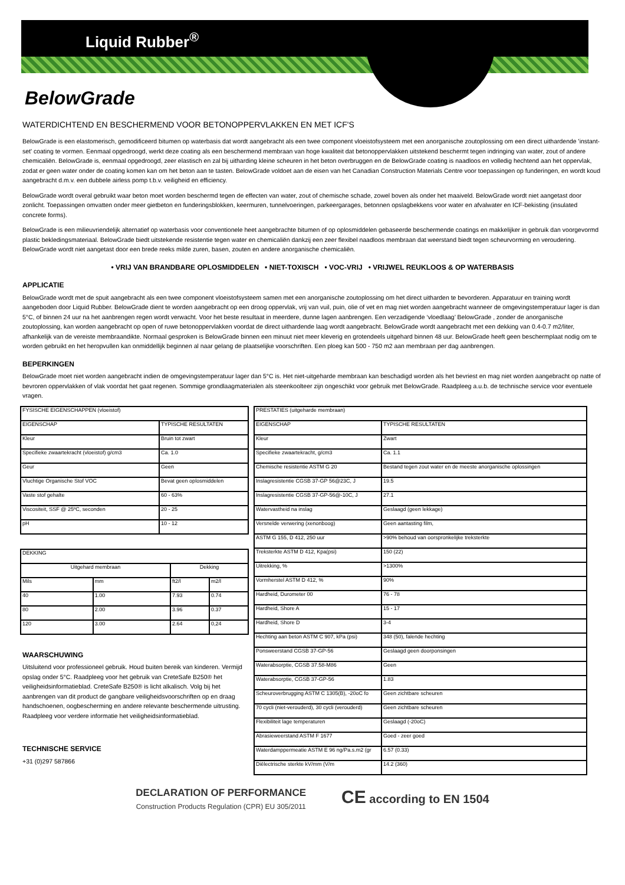Liquid Rubber<sup>®</sup>
BelowGrade
WATERDICHTEND EN BESCHERMEND VOOR BETONOPPERVLAKKEN EN MET ICF'S
BelowGrade is een elastomerisch, gemodificeerd bitumen op waterbasis dat wordt aangebracht als een twee component vloeistofsysteem met een anorganische zoutoplossing om een direct uithardende 'instant- set' coating te vormen. Eenmaal opgedroogd, werkt deze coating als een beschermend membraan van hoge kwaliteit dat betonoppervlakken uitstekend beschermt tegen indringing van water, zout of andere chemicaliën. BelowGrade is, eenmaal opgedroogd, zeer elastisch en zal bij uitharding kleine scheuren in het beton overbruggen en de BelowGrade coating is naadloos en volledig hechtend aan het oppervlak, zodat er geen water onder de coating komen kan om het beton aan te tasten. BelowGrade voldoet aan de eisen van het Canadian Construction Materials Centre voor toepassingen op funderingen, en wordt koud aangebracht d.m.v. een dubbele airless pomp t.b.v. veiligheid en efficiency.
BelowGrade wordt overal gebruikt waar beton moet worden beschermd tegen de effecten van water, zout of chemische schade, zowel boven als onder het maaiveld. BelowGrade wordt niet aangetast door zonlicht. Toepassingen omvatten onder meer gietbeton en funderingsblokken, keermuren, tunnelvoeringen, parkeergarages, betonnen opslagbekkens voor water en afvalwater en ICF-bekisting (insulated concrete forms).
BelowGrade is een milieuvriendelijk alternatief op waterbasis voor conventionele heet aangebrachte bitumen of op oplosmiddelen gebaseerde beschermende coatings en makkelijker in gebruik dan voorgevormd plastic bekledingsmateriaal. BelowGrade biedt uitstekende resistentie tegen water en chemicaliën dankzij een zeer flexibel naadloos membraan dat weerstand biedt tegen scheurvorming en veroudering. BelowGrade wordt niet aangetast door een brede reeks milde zuren, basen, zouten en andere anorganische chemicaliën.
• VRIJ VAN BRANDBARE OPLOSMIDDELEN • NIET-TOXISCH • VOC-VRIJ • VRIJWEL REUKLOOS & OP WATERBASIS
APPLICATIE
BelowGrade wordt met de spuit aangebracht als een twee component vloeistofsysteem samen met een anorganische zoutoplossing om het direct uitharden te bevorderen. Apparatuur en training wordt aangeboden door Liquid Rubber. BelowGrade dient te worden aangebracht op een droog oppervlak, vrij van vuil, puin, olie of vet en mag niet worden aangebracht wanneer de omgevingstemperatuur lager is dan 5°C, of binnen 24 uur na het aanbrengen regen wordt verwacht. Voor het beste resultaat in meerdere, dunne lagen aanbrengen. Een verzadigende ‘vloedlaag’ BelowGrade , zonder de anorganische zoutoplossing, kan worden aangebracht op open of ruwe betonoppervlakken voordat de direct uithardende laag wordt aangebracht. BelowGrade wordt aangebracht met een dekking van 0.4-0.7 m2/liter, afhankelijk van de vereiste membraandikte. Normaal gesproken is BelowGrade binnen een minuut niet meer kleverig en grotendeels uitgehard binnen 48 uur. BelowGrade heeft geen beschermplaat nodig om te worden gebruikt en het heropvullen kan onmiddellijk beginnen al naar gelang de plaatselijke voorschriften. Een ploeg kan 500 - 750 m2 aan membraan per dag aanbrengen.
BEPERKINGEN
BelowGrade moet niet worden aangebracht indien de omgevingstemperatuur lager dan 5°C is. Het niet-uitgeharde membraan kan beschadigd worden als het bevriest en mag niet worden aangebracht op natte of bevroren oppervlakken of vlak voordat het gaat regenen. Sommige grondlaagmaterialen als steenkoolteer zijn ongeschikt voor gebruik met BelowGrade. Raadpleeg a.u.b. de technische service voor eventuele vragen.
| FYSISCHE EIGENSCHAPPEN (vloeistof) | |
| EIGENSCHAP | TYPISCHE RESULTATEN |
| Kleur | Bruin tot zwart |
| Specifieke zwaartekracht (vloeistof) g/cm3 | Ca. 1.0 |
| Geur | Geen |
| Vluchtige Organische Stof VOC | Bevat geen oplosmiddelen |
| Vaste stof gehalte | 60 - 63% |
| Viscositeit, SSF @ 25ºC, seconden | 20 - 25 |
| pH | 10 - 12 |
| DEKKING | | | |
| Uitgehard membraan | | Dekking | |
| Mils | mm | ft2/l | m2/l |
| 40 | 1.00 | 7.93 | 0.74 |
| 80 | 2.00 | 3.96 | 0.37 |
| 120 | 3.00 | 2.64 | 0,24 |
WAARSCHUWING
Uitsluitend voor professioneel gebruik. Houd buiten bereik van kinderen. Vermijd opslag onder 5°C. Raadpleeg voor het gebruik van CreteSafe B250® het veiligheidsinformatieblad. CreteSafe B250® is licht alkalisch. Volg bij het aanbrengen van dit product de gangbare veiligheidsvoorschriften op en draag handschoenen, oogbescherming en andere relevante beschermende uitrusting. Raadpleeg voor verdere informatie het veiligheidsinformatieblad.
TECHNISCHE SERVICE
+31 (0)297 587866
| PRESTATIES (uitgeharde membraan) | |
| EIGENSCHAP | TYPISCHE RESULTATEN |
| Kleur | Zwart |
| Specifieke zwaartekracht, g/cm3 | Ca. 1.1 |
| Chemische resistentie ASTM G 20 | Bestand tegen zout water en de meeste anorganische oplossingen |
| Inslagresistentie CGSB 37-GP 56@23C, J | 19.5 |
| Inslagresistentie CGSB 37-GP-56@-10C, J | 27.1 |
| Watervastheid na inslag | Geslaagd (geen lekkage) |
| Versnelde verwering (xenonboog) | Geen aantasting film, |
| ASTM G 155, D 412, 250 uur | >90% behoud van oorspronkelijke treksterkte |
| Treksterkte ASTM D 412, Kpa(psi) | 150 (22) |
| Uitrekking, % | >1300% |
| Vormherstel ASTM D 412, % | 90% |
| Hardheid, Durometer 00 | 76 - 78 |
| Hardheid, Shore A | 15 - 17 |
| Hardheid, Shore D | 3-4 |
| Hechting aan beton ASTM C 907, kPa (psi) | 348 (50), falende hechting |
| Ponsweerstand CGSB 37-GP-56 | Geslaagd geen doorponsingen |
| Waterabsorptie, CGSB 37.58-M86 | Geen |
| Waterabsorptie, CGSB 37-GP-56 | 1.83 |
| Scheuroverbrugging ASTM C 1305(B), -20oC fo | Geen zichtbare scheuren |
| 70 cycli (niet-verouderd), 30 cycli (verouderd) | Geen zichtbare scheuren |
| Flexibiliteit lage temperaturen | Geslaagd (-20oC) |
| Abrasieweerstand ASTM F 1677 | Goed - zeer goed |
| Waterdamppermeatie ASTM E 96 ng/Pa.s.m2 (gr | 6.57 (0.33) |
| Diëlectrische sterkte kV/mm (V/m | 14.2 (360) |
DECLARATION OF PERFORMANCE
Construction Products Regulation (CPR) EU 305/2011
CE according to EN 1504